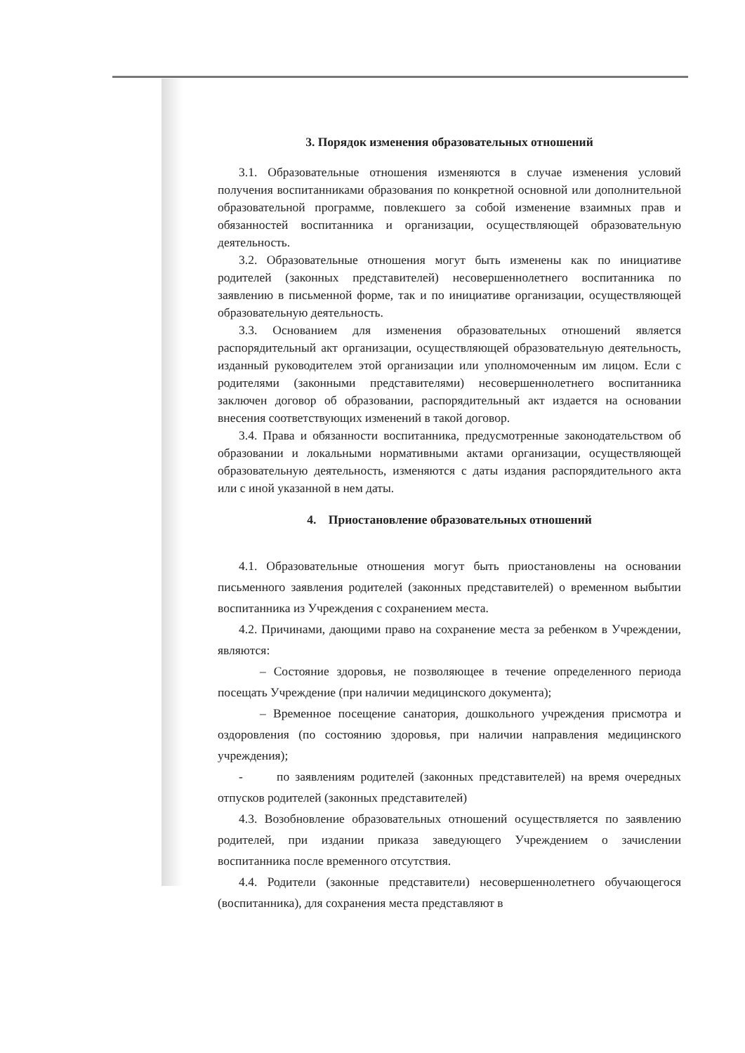3. Порядок изменения образовательных отношений
3.1. Образовательные отношения изменяются в случае изменения условий получения воспитанниками образования по конкретной основной или дополнительной образовательной программе, повлекшего за собой изменение взаимных прав и обязанностей воспитанника и организации, осуществляющей образовательную деятельность.
3.2. Образовательные отношения могут быть изменены как по инициативе родителей (законных представителей) несовершеннолетнего воспитанника по заявлению в письменной форме, так и по инициативе организации, осуществляющей образовательную деятельность.
3.3. Основанием для изменения образовательных отношений является распорядительный акт организации, осуществляющей образовательную деятельность, изданный руководителем этой организации или уполномоченным им лицом. Если с родителями (законными представителями) несовершеннолетнего воспитанника заключен договор об образовании, распорядительный акт издается на основании внесения соответствующих изменений в такой договор.
3.4. Права и обязанности воспитанника, предусмотренные законодательством об образовании и локальными нормативными актами организации, осуществляющей образовательную деятельность, изменяются с даты издания распорядительного акта или с иной указанной в нем даты.
4. Приостановление образовательных отношений
4.1. Образовательные отношения могут быть приостановлены на основании письменного заявления родителей (законных представителей) о временном выбытии воспитанника из Учреждения с сохранением места.
4.2. Причинами, дающими право на сохранение места за ребенком в Учреждении, являются:
– Состояние здоровья, не позволяющее в течение определенного периода посещать Учреждение (при наличии медицинского документа);
– Временное посещение санатория, дошкольного учреждения присмотра и оздоровления (по состоянию здоровья, при наличии направления медицинского учреждения);
- по заявлениям родителей (законных представителей) на время очередных отпусков родителей (законных представителей)
4.3. Возобновление образовательных отношений осуществляется по заявлению родителей, при издании приказа заведующего Учреждением о зачислении воспитанника после временного отсутствия.
4.4. Родители (законные представители) несовершеннолетнего обучающегося (воспитанника), для сохранения места представляют в